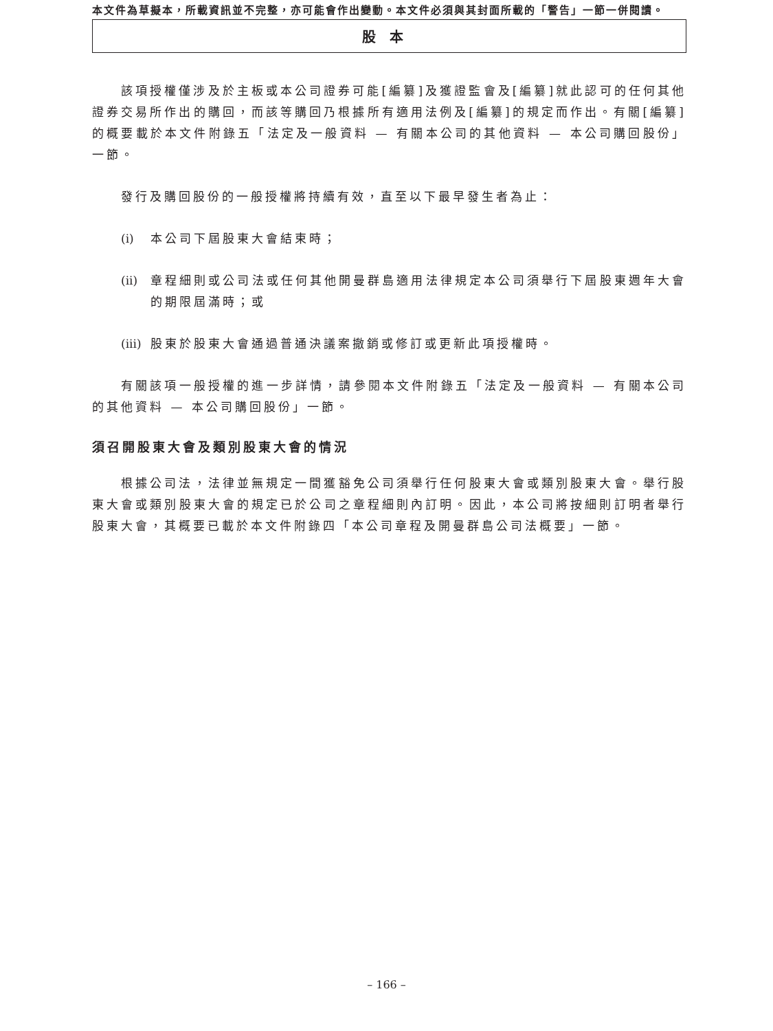本文件為草擬本，所載資訊並不完整，亦可能會作出變動。本文件必須與其封面所載的「警告」一節一併閱讀。
股本
該項授權僅涉及於主板或本公司證券可能[編纂]及獲證監會及[編纂]就此認可的任何其他證券交易所作出的購回，而該等購回乃根據所有適用法例及[編纂]的規定而作出。有關[編纂]的概要載於本文件附錄五「法定及一般資料 — 有關本公司的其他資料 — 本公司購回股份」一節。
發行及購回股份的一般授權將持續有效，直至以下最早發生者為止：
(i) 本公司下屆股東大會結束時；
(ii) 章程細則或公司法或任何其他開曼群島適用法律規定本公司須舉行下屆股東週年大會的期限屆滿時；或
(iii) 股東於股東大會通過普通決議案撤銷或修訂或更新此項授權時。
有關該項一般授權的進一步詳情，請參閱本文件附錄五「法定及一般資料 — 有關本公司的其他資料 — 本公司購回股份」一節。
須召開股東大會及類別股東大會的情況
根據公司法，法律並無規定一間獲豁免公司須舉行任何股東大會或類別股東大會。舉行股東大會或類別股東大會的規定已於公司之章程細則內訂明。因此，本公司將按細則訂明者舉行股東大會，其概要已載於本文件附錄四「本公司章程及開曼群島公司法概要」一節。
– 166 –